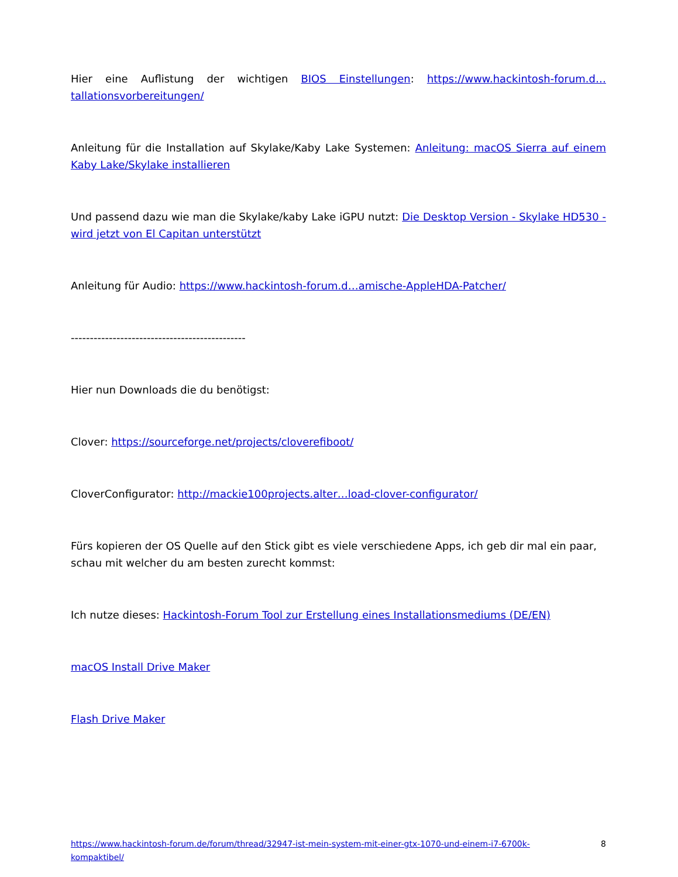Hier eine Auflistung der wichtigen BIOS Einstellungen: https://www.hackintosh-forum.d…tallationsvorbereitungen/
Anleitung für die Installation auf Skylake/Kaby Lake Systemen: Anleitung: macOS Sierra auf einem Kaby Lake/Skylake installieren
Und passend dazu wie man die Skylake/kaby Lake iGPU nutzt: Die Desktop Version - Skylake HD530 - wird jetzt von El Capitan unterstützt
Anleitung für Audio: https://www.hackintosh-forum.d…amische-AppleHDA-Patcher/
----------------------------------------------
Hier nun Downloads die du benötigst:
Clover: https://sourceforge.net/projects/cloverefiboot/
CloverConfigurator: http://mackie100projects.alter…load-clover-configurator/
Fürs kopieren der OS Quelle auf den Stick gibt es viele verschiedene Apps, ich geb dir mal ein paar, schau mit welcher du am besten zurecht kommst:
Ich nutze dieses: Hackintosh-Forum Tool zur Erstellung eines Installationsmediums (DE/EN)
macOS Install Drive Maker
Flash Drive Maker
https://www.hackintosh-forum.de/forum/thread/32947-ist-mein-system-mit-einer-gtx-1070-und-einem-i7-6700k-kompaktibel/ 8